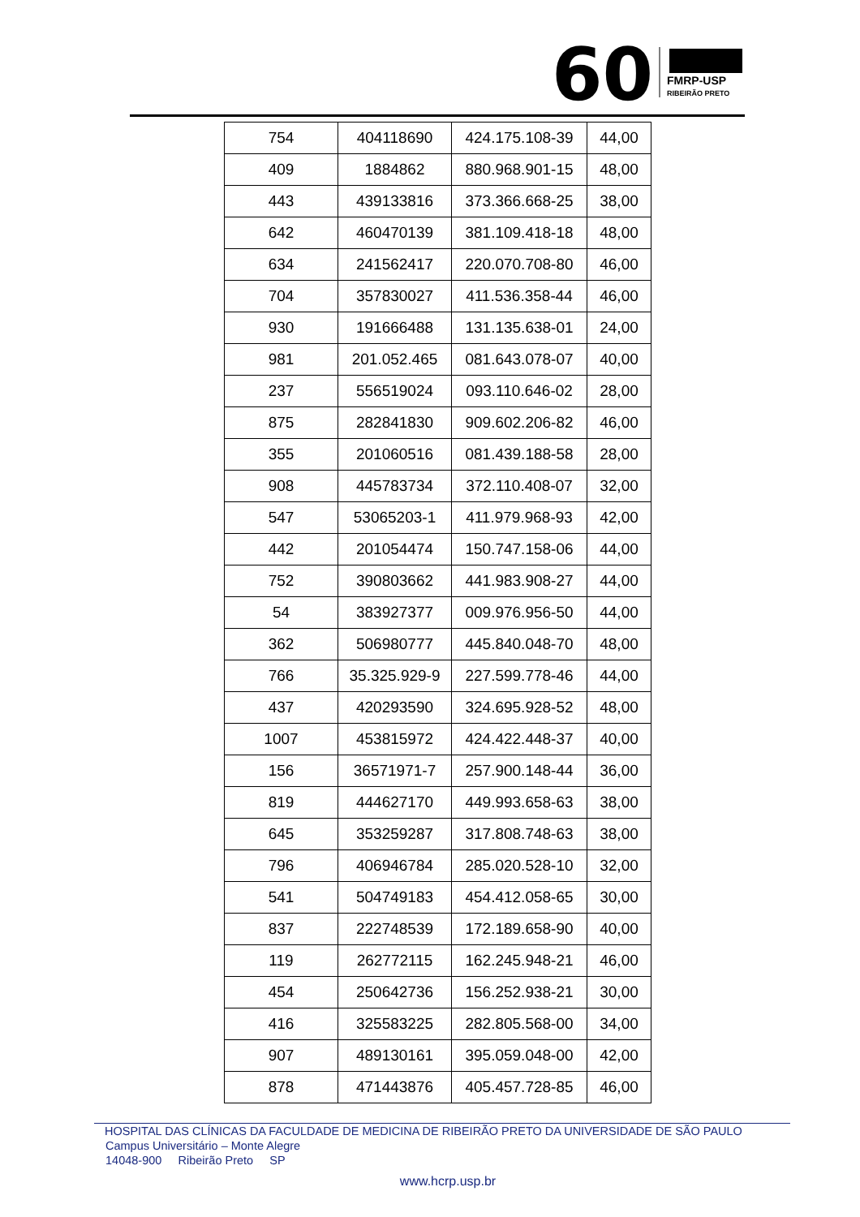60
FMRP-USP
RIBEIRÃO PRETO
| 754 | 404118690 | 424.175.108-39 | 44,00 |
| 409 | 1884862 | 880.968.901-15 | 48,00 |
| 443 | 439133816 | 373.366.668-25 | 38,00 |
| 642 | 460470139 | 381.109.418-18 | 48,00 |
| 634 | 241562417 | 220.070.708-80 | 46,00 |
| 704 | 357830027 | 411.536.358-44 | 46,00 |
| 930 | 191666488 | 131.135.638-01 | 24,00 |
| 981 | 201.052.465 | 081.643.078-07 | 40,00 |
| 237 | 556519024 | 093.110.646-02 | 28,00 |
| 875 | 282841830 | 909.602.206-82 | 46,00 |
| 355 | 201060516 | 081.439.188-58 | 28,00 |
| 908 | 445783734 | 372.110.408-07 | 32,00 |
| 547 | 53065203-1 | 411.979.968-93 | 42,00 |
| 442 | 201054474 | 150.747.158-06 | 44,00 |
| 752 | 390803662 | 441.983.908-27 | 44,00 |
| 54 | 383927377 | 009.976.956-50 | 44,00 |
| 362 | 506980777 | 445.840.048-70 | 48,00 |
| 766 | 35.325.929-9 | 227.599.778-46 | 44,00 |
| 437 | 420293590 | 324.695.928-52 | 48,00 |
| 1007 | 453815972 | 424.422.448-37 | 40,00 |
| 156 | 36571971-7 | 257.900.148-44 | 36,00 |
| 819 | 444627170 | 449.993.658-63 | 38,00 |
| 645 | 353259287 | 317.808.748-63 | 38,00 |
| 796 | 406946784 | 285.020.528-10 | 32,00 |
| 541 | 504749183 | 454.412.058-65 | 30,00 |
| 837 | 222748539 | 172.189.658-90 | 40,00 |
| 119 | 262772115 | 162.245.948-21 | 46,00 |
| 454 | 250642736 | 156.252.938-21 | 30,00 |
| 416 | 325583225 | 282.805.568-00 | 34,00 |
| 907 | 489130161 | 395.059.048-00 | 42,00 |
| 878 | 471443876 | 405.457.728-85 | 46,00 |
HOSPITAL DAS CLÍNICAS DA FACULDADE DE MEDICINA DE RIBEIRÃO PRETO DA UNIVERSIDADE DE SÃO PAULO
Campus Universitário – Monte Alegre
14048-900 Ribeirão Preto SP
www.hcrp.usp.br